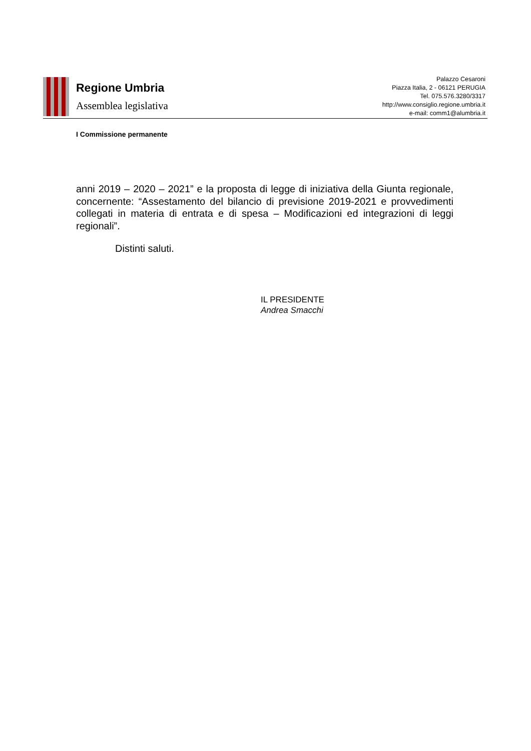Regione Umbria
Assemblea legislativa
Palazzo Cesaroni
Piazza Italia, 2 - 06121 PERUGIA
Tel. 075.576.3280/3317
http://www.consiglio.regione.umbria.it
e-mail: comm1@alumbria.it
I Commissione permanente
anni 2019 – 2020 – 2021” e la proposta di legge di iniziativa della Giunta regionale, concernente: “Assestamento del bilancio di previsione 2019-2021 e provvedimenti collegati in materia di entrata e di spesa – Modificazioni ed integrazioni di leggi regionali”.
Distinti saluti.
IL PRESIDENTE
Andrea Smacchi